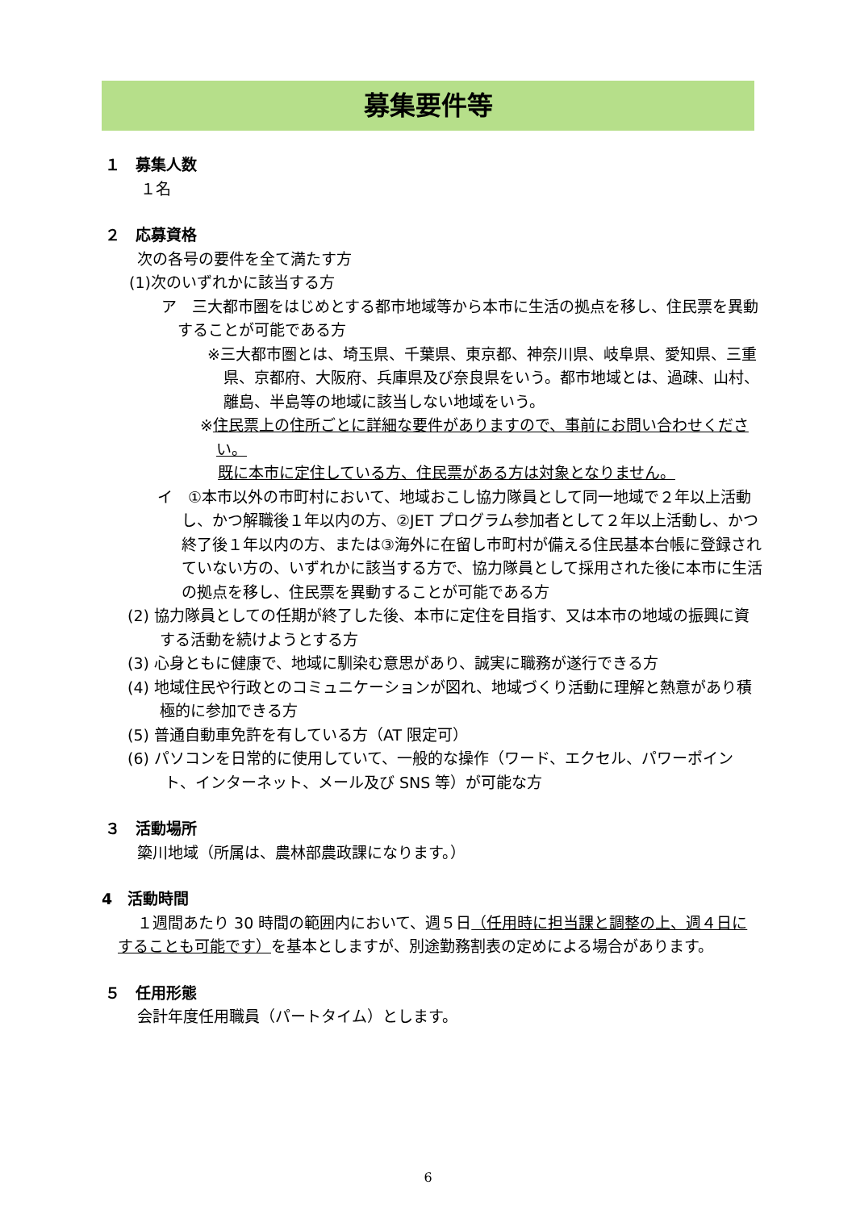募集要件等
１　募集人数
１名
２　応募資格
次の各号の要件を全て満たす方
(1)次のいずれかに該当する方
ア　三大都市圏をはじめとする都市地域等から本市に生活の拠点を移し、住民票を異動することが可能である方
※三大都市圏とは、埼玉県、千葉県、東京都、神奈川県、岐阜県、愛知県、三重県、京都府、大阪府、兵庫県及び奈良県をいう。都市地域とは、過疎、山村、離島、半島等の地域に該当しない地域をいう。
※住民票上の住所ごとに詳細な要件がありますので、事前にお問い合わせください。
既に本市に定住している方、住民票がある方は対象となりません。
イ　①本市以外の市町村において、地域おこし協力隊員として同一地域で２年以上活動し、かつ解職後１年以内の方、②JET プログラム参加者として２年以上活動し、かつ終了後１年以内の方、または③海外に在留し市町村が備える住民基本台帳に登録されていない方の、いずれかに該当する方で、協力隊員として採用された後に本市に生活の拠点を移し、住民票を異動することが可能である方
(2) 協力隊員としての任期が終了した後、本市に定住を目指す、又は本市の地域の振興に資する活動を続けようとする方
(3) 心身ともに健康で、地域に馴染む意思があり、誠実に職務が遂行できる方
(4) 地域住民や行政とのコミュニケーションが図れ、地域づくり活動に理解と熱意があり積極的に参加できる方
(5) 普通自動車免許を有している方（AT 限定可）
(6) パソコンを日常的に使用していて、一般的な操作（ワード、エクセル、パワーポイント、インターネット、メール及び SNS 等）が可能な方
３　活動場所
簗川地域（所属は、農林部農政課になります。）
4　活動時間
１週間あたり 30 時間の範囲内において、週５日（任用時に担当課と調整の上、週４日にすることも可能です）を基本としますが、別途勤務割表の定めによる場合があります。
５　任用形態
会計年度任用職員（パートタイム）とします。
6